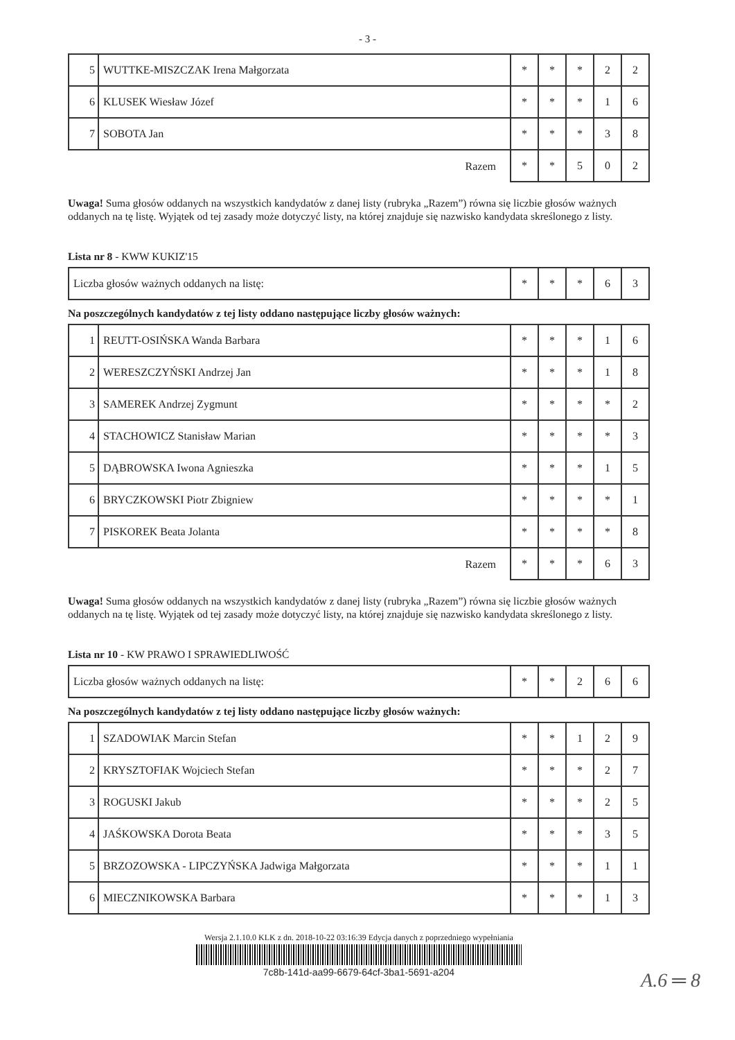- 3 -
| 5 | WUTTKE-MISZCZAK Irena Małgorzata | * | * | * | 2 | 2 |
| 6 | KLUSEK Wiesław Józef | * | * | * | 1 | 6 |
| 7 | SOBOTA Jan | * | * | * | 3 | 8 |
| Razem | | * | * | 5 | 0 | 2 |
Uwaga! Suma głosów oddanych na wszystkich kandydatów z danej listy (rubryka „Razem”) równa się liczbie głosów ważnych oddanych na tę listę. Wyjątek od tej zasady może dotyczyć listy, na której znajduje się nazwisko kandydata skreślonego z listy.
Lista nr 8 - KWW KUKIZ'15
| Liczba głosów ważnych oddanych na listę: | * | * | * | 6 | 3 |
Na poszczególnych kandydatów z tej listy oddano następujące liczby głosów ważnych:
| 1 | REUTT-OSIŃSKA Wanda Barbara | * | * | * | 1 | 6 |
| 2 | WERESZCZYŃSKI Andrzej Jan | * | * | * | 1 | 8 |
| 3 | SAMEREK Andrzej Zygmunt | * | * | * | * | 2 |
| 4 | STACHOWICZ Stanisław Marian | * | * | * | * | 3 |
| 5 | DĄBROWSKA Iwona Agnieszka | * | * | * | 1 | 5 |
| 6 | BRYCZKOWSKI Piotr Zbigniew | * | * | * | * | 1 |
| 7 | PISKOREK Beata Jolanta | * | * | * | * | 8 |
| Razem | | * | * | * | 6 | 3 |
Uwaga! Suma głosów oddanych na wszystkich kandydatów z danej listy (rubryka „Razem”) równa się liczbie głosów ważnych oddanych na tę listę. Wyjątek od tej zasady może dotyczyć listy, na której znajduje się nazwisko kandydata skreślonego z listy.
Lista nr 10 - KW PRAWO I SPRAWIEDLIWOŚĆ
| Liczba głosów ważnych oddanych na listę: | * | * | 2 | 6 | 6 |
Na poszczególnych kandydatów z tej listy oddano następujące liczby głosów ważnych:
| 1 | SZADOWIAK Marcin Stefan | * | * | 1 | 2 | 9 |
| 2 | KRYSZTOFIAK Wojciech Stefan | * | * | * | 2 | 7 |
| 3 | ROGUSKI Jakub | * | * | * | 2 | 5 |
| 4 | JAŚKOWSKA Dorota Beata | * | * | * | 3 | 5 |
| 5 | BRZOZOWSKA - LIPCZYŃSKA Jadwiga Małgorzata | * | * | * | 1 | 1 |
| 6 | MIECZNIKOWSKA Barbara | * | * | * | 1 | 3 |
Wersja 2.1.10.0 KLK z dn. 2018-10-22 03:16:39 Edycja danych z poprzedniego wypełniania
7c8b-141d-aa99-6679-64cf-3ba1-5691-a204
A.6 ═ 8